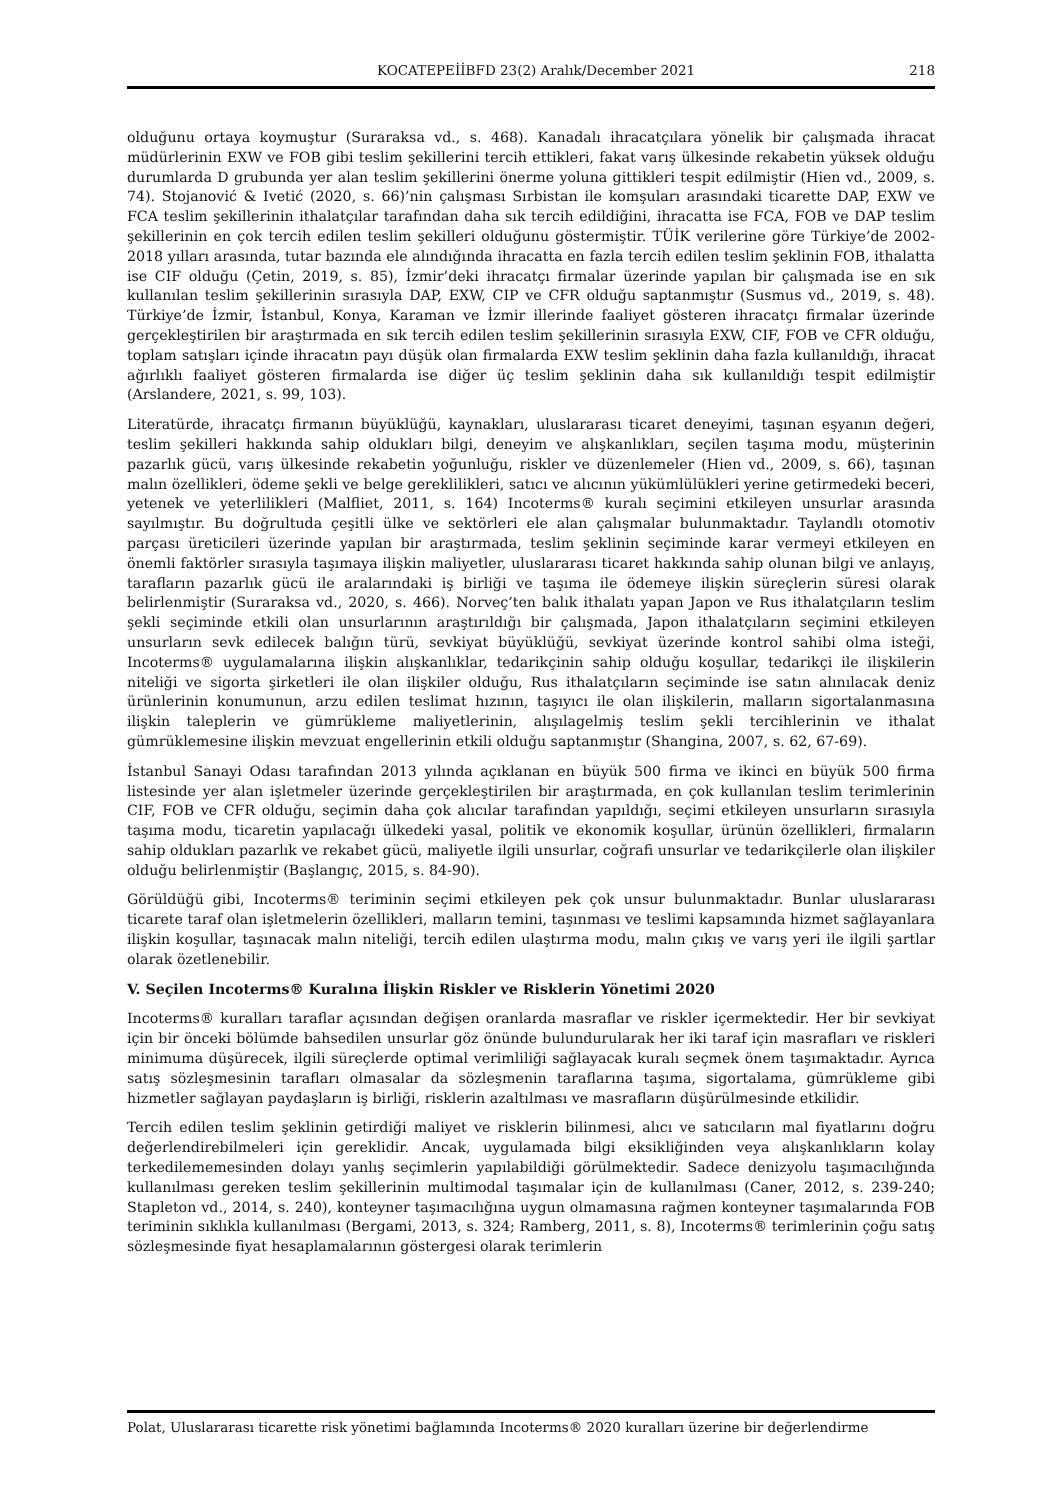KOCATEPEİİBFD 23(2) Aralık/December 2021 218
olduğunu ortaya koymuştur (Suraraksa vd., s. 468). Kanadalı ihracatçılara yönelik bir çalışmada ihracat müdürlerinin EXW ve FOB gibi teslim şekillerini tercih ettikleri, fakat varış ülkesinde rekabetin yüksek olduğu durumlarda D grubunda yer alan teslim şekillerini önerme yoluna gittikleri tespit edilmiştir (Hien vd., 2009, s. 74). Stojanović & Ivetić (2020, s. 66)’nin çalışması Sırbistan ile komşuları arasındaki ticarette DAP, EXW ve FCA teslim şekillerinin ithalatçılar tarafından daha sık tercih edildiğini, ihracatta ise FCA, FOB ve DAP teslim şekillerinin en çok tercih edilen teslim şekilleri olduğunu göstermiştir. TÜİK verilerine göre Türkiye’de 2002-2018 yılları arasında, tutar bazında ele alındığında ihracatta en fazla tercih edilen teslim şeklinin FOB, ithalatta ise CIF olduğu (Çetin, 2019, s. 85), İzmir’deki ihracatçı firmalar üzerinde yapılan bir çalışmada ise en sık kullanılan teslim şekillerinin sırasıyla DAP, EXW, CIP ve CFR olduğu saptanmıştır (Susmus vd., 2019, s. 48). Türkiye’de İzmir, İstanbul, Konya, Karaman ve İzmir illerinde faaliyet gösteren ihracatçı firmalar üzerinde gerçekleştirilen bir araştırmada en sık tercih edilen teslim şekillerinin sırasıyla EXW, CIF, FOB ve CFR olduğu, toplam satışları içinde ihracatın payı düşük olan firmalarda EXW teslim şeklinin daha fazla kullanıldığı, ihracat ağırlıklı faaliyet gösteren firmalarda ise diğer üç teslim şeklinin daha sık kullanıldığı tespit edilmiştir (Arslandere, 2021, s. 99, 103).
Literatürde, ihracatçı firmanın büyüklüğü, kaynakları, uluslararası ticaret deneyimi, taşınan eşyanın değeri, teslim şekilleri hakkında sahip oldukları bilgi, deneyim ve alışkanlıkları, seçilen taşıma modu, müşterinin pazarlık gücü, varış ülkesinde rekabetin yoğunluğu, riskler ve düzenlemeler (Hien vd., 2009, s. 66), taşınan malın özellikleri, ödeme şekli ve belge gereklilikleri, satıcı ve alıcının yükümlülükleri yerine getirmedeki beceri, yetenek ve yeterlilikleri (Malfliet, 2011, s. 164) Incoterms® kuralı seçimini etkileyen unsurlar arasında sayılmıştır. Bu doğrultuda çeşitli ülke ve sektörleri ele alan çalışmalar bulunmaktadır. Taylandlı otomotiv parçası üreticileri üzerinde yapılan bir araştırmada, teslim şeklinin seçiminde karar vermeyi etkileyen en önemli faktörler sırasıyla taşımaya ilişkin maliyetler, uluslararası ticaret hakkında sahip olunan bilgi ve anlayış, tarafların pazarlık gücü ile aralarındaki iş birliği ve taşıma ile ödemeye ilişkin süreçlerin süresi olarak belirlenmiştir (Suraraksa vd., 2020, s. 466). Norveç’ten balık ithalatı yapan Japon ve Rus ithalatçıların teslim şekli seçiminde etkili olan unsurlarının araştırıldığı bir çalışmada, Japon ithalatçıların seçimini etkileyen unsurların sevk edilecek balığın türü, sevkiyat büyüklüğü, sevkiyat üzerinde kontrol sahibi olma isteği, Incoterms® uygulamalarına ilişkin alışkanlıklar, tedarikçinin sahip olduğu koşullar, tedarikçi ile ilişkilerin niteliği ve sigorta şirketleri ile olan ilişkiler olduğu, Rus ithalatçıların seçiminde ise satın alınılacak deniz ürünlerinin konumunun, arzu edilen teslimat hızının, taşıyıcı ile olan ilişkilerin, malların sigortalanmasına ilişkin taleplerin ve gümrükleme maliyetlerinin, alışılagelmiş teslim şekli tercihlerinin ve ithalat gümrüklemesine ilişkin mevzuat engellerinin etkili olduğu saptanmıştır (Shangina, 2007, s. 62, 67-69).
İstanbul Sanayi Odası tarafından 2013 yılında açıklanan en büyük 500 firma ve ikinci en büyük 500 firma listesinde yer alan işletmeler üzerinde gerçekleştirilen bir araştırmada, en çok kullanılan teslim terimlerinin CIF, FOB ve CFR olduğu, seçimin daha çok alıcılar tarafından yapıldığı, seçimi etkileyen unsurların sırasıyla taşıma modu, ticaretin yapılacağı ülkedeki yasal, politik ve ekonomik koşullar, ürünün özellikleri, firmaların sahip oldukları pazarlık ve rekabet gücü, maliyetle ilgili unsurlar, coğrafi unsurlar ve tedarikçilerle olan ilişkiler olduğu belirlenmiştir (Başlangıç, 2015, s. 84-90).
Görüldüğü gibi, Incoterms® teriminin seçimi etkileyen pek çok unsur bulunmaktadır. Bunlar uluslararası ticarete taraf olan işletmelerin özellikleri, malların temini, taşınması ve teslimi kapsamında hizmet sağlayanlara ilişkin koşullar, taşınacak malın niteliği, tercih edilen ulaştırma modu, malın çıkış ve varış yeri ile ilgili şartlar olarak özetlenebilir.
V. Seçilen Incoterms® Kuralına İlişkin Riskler ve Risklerin Yönetimi 2020
Incoterms® kuralları taraflar açısından değişen oranlarda masraflar ve riskler içermektedir. Her bir sevkiyat için bir önceki bölümde bahsedilen unsurlar göz önünde bulundurularak her iki taraf için masrafları ve riskleri minimuma düşürecek, ilgili süreçlerde optimal verimliliği sağlayacak kuralı seçmek önem taşımaktadır. Ayrıca satış sözleşmesinin tarafları olmasalar da sözleşmenin taraflarına taşıma, sigortalama, gümrükleme gibi hizmetler sağlayan paydaşların iş birliği, risklerin azaltılması ve masrafların düşürülmesinde etkilidir.
Tercih edilen teslim şeklinin getirdiği maliyet ve risklerin bilinmesi, alıcı ve satıcıların mal fiyatlarını doğru değerlendirebilmeleri için gereklidir. Ancak, uygulamada bilgi eksikliğinden veya alışkanlıkların kolay terkedilememesinden dolayı yanlış seçimlerin yapılabildiği görülmektedir. Sadece denizyolu taşımacılığında kullanılması gereken teslim şekillerinin multimodal taşımalar için de kullanılması (Caner, 2012, s. 239-240; Stapleton vd., 2014, s. 240), konteyner taşımacılığına uygun olmamasına rağmen konteyner taşımalarında FOB teriminin sıklıkla kullanılması (Bergami, 2013, s. 324; Ramberg, 2011, s. 8), Incoterms® terimlerinin çoğu satış sözleşmesinde fiyat hesaplamalarının göstergesi olarak terimlerin
Polat, Uluslararası ticarette risk yönetimi bağlamında Incoterms® 2020 kuralları üzerine bir değerlendirme